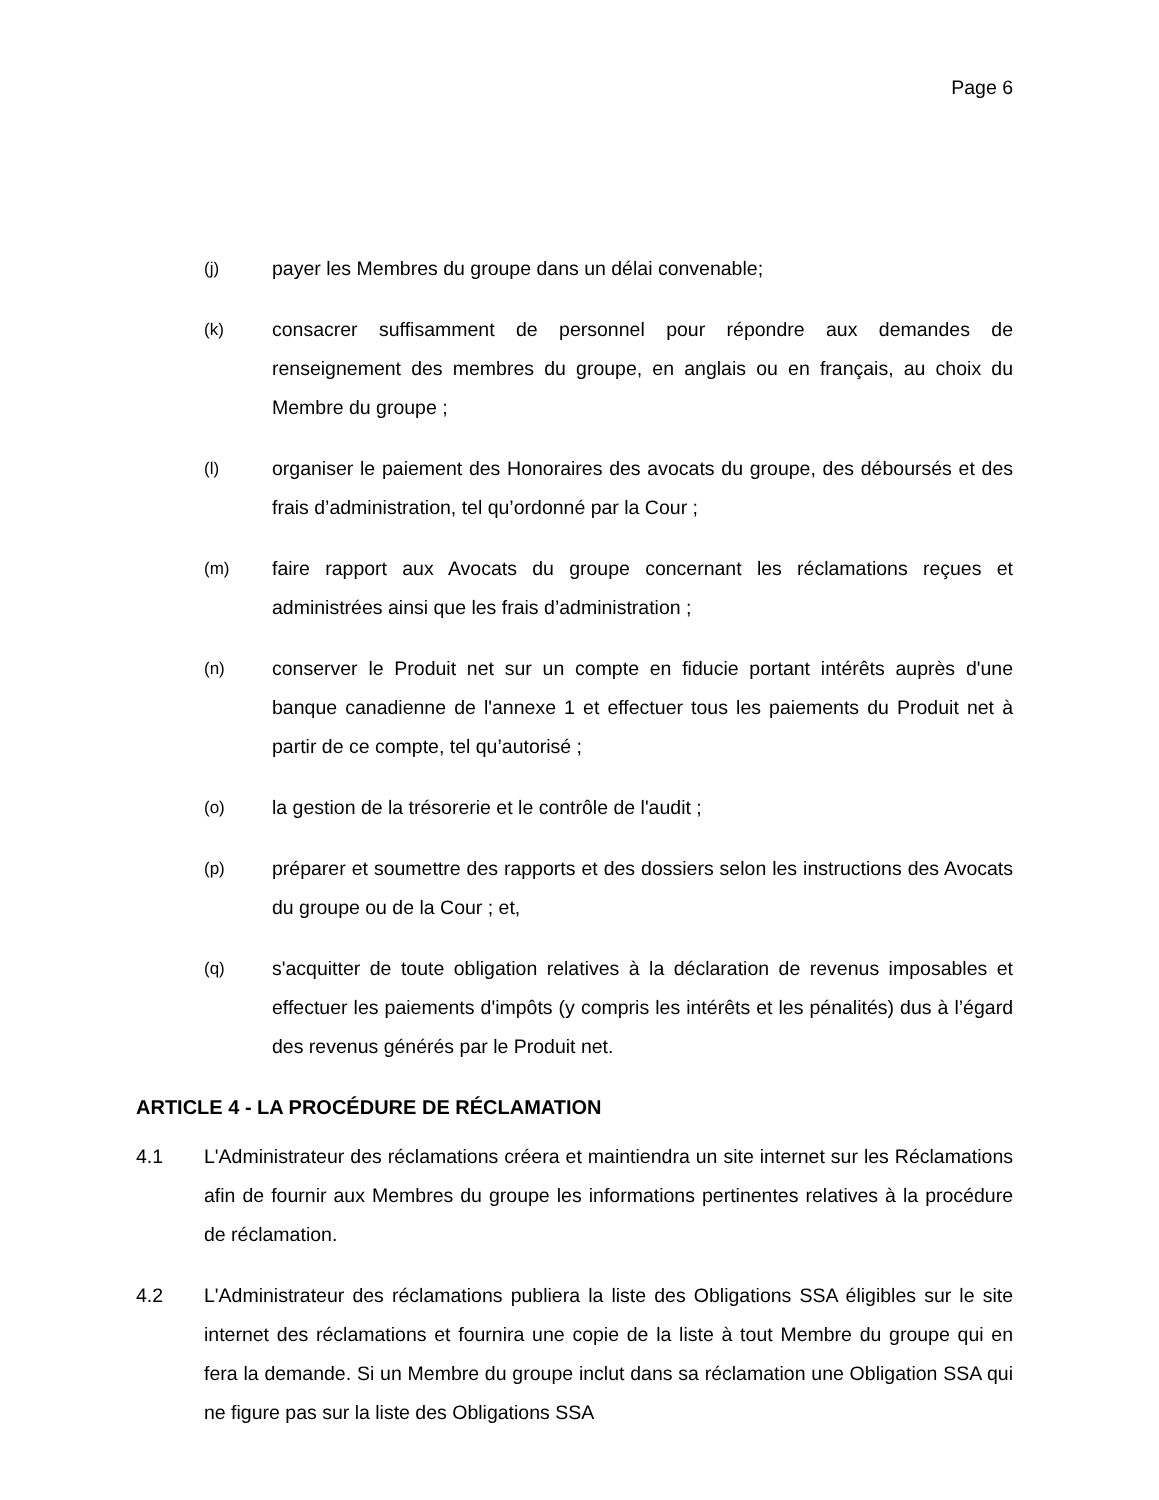Page 6
(j) payer les Membres du groupe dans un délai convenable;
(k) consacrer suffisamment de personnel pour répondre aux demandes de renseignement des membres du groupe, en anglais ou en français, au choix du Membre du groupe ;
(l) organiser le paiement des Honoraires des avocats du groupe, des déboursés et des frais d’administration, tel qu’ordonné par la Cour ;
(m) faire rapport aux Avocats du groupe concernant les réclamations reçues et administrées ainsi que les frais d’administration ;
(n) conserver le Produit net sur un compte en fiducie portant intérêts auprès d'une banque canadienne de l'annexe 1 et effectuer tous les paiements du Produit net à partir de ce compte, tel qu’autorisé ;
(o) la gestion de la trésorerie et le contrôle de l'audit ;
(p) préparer et soumettre des rapports et des dossiers selon les instructions des Avocats du groupe ou de la Cour ; et,
(q) s'acquitter de toute obligation relatives à la déclaration de revenus imposables et effectuer les paiements d'impôts (y compris les intérêts et les pénalités) dus à l’égard des revenus générés par le Produit net.
ARTICLE 4 - LA PROCÉDURE DE RÉCLAMATION
4.1 L'Administrateur des réclamations créera et maintiendra un site internet sur les Réclamations afin de fournir aux Membres du groupe les informations pertinentes relatives à la procédure de réclamation.
4.2 L'Administrateur des réclamations publiera la liste des Obligations SSA éligibles sur le site internet des réclamations et fournira une copie de la liste à tout Membre du groupe qui en fera la demande. Si un Membre du groupe inclut dans sa réclamation une Obligation SSA qui ne figure pas sur la liste des Obligations SSA